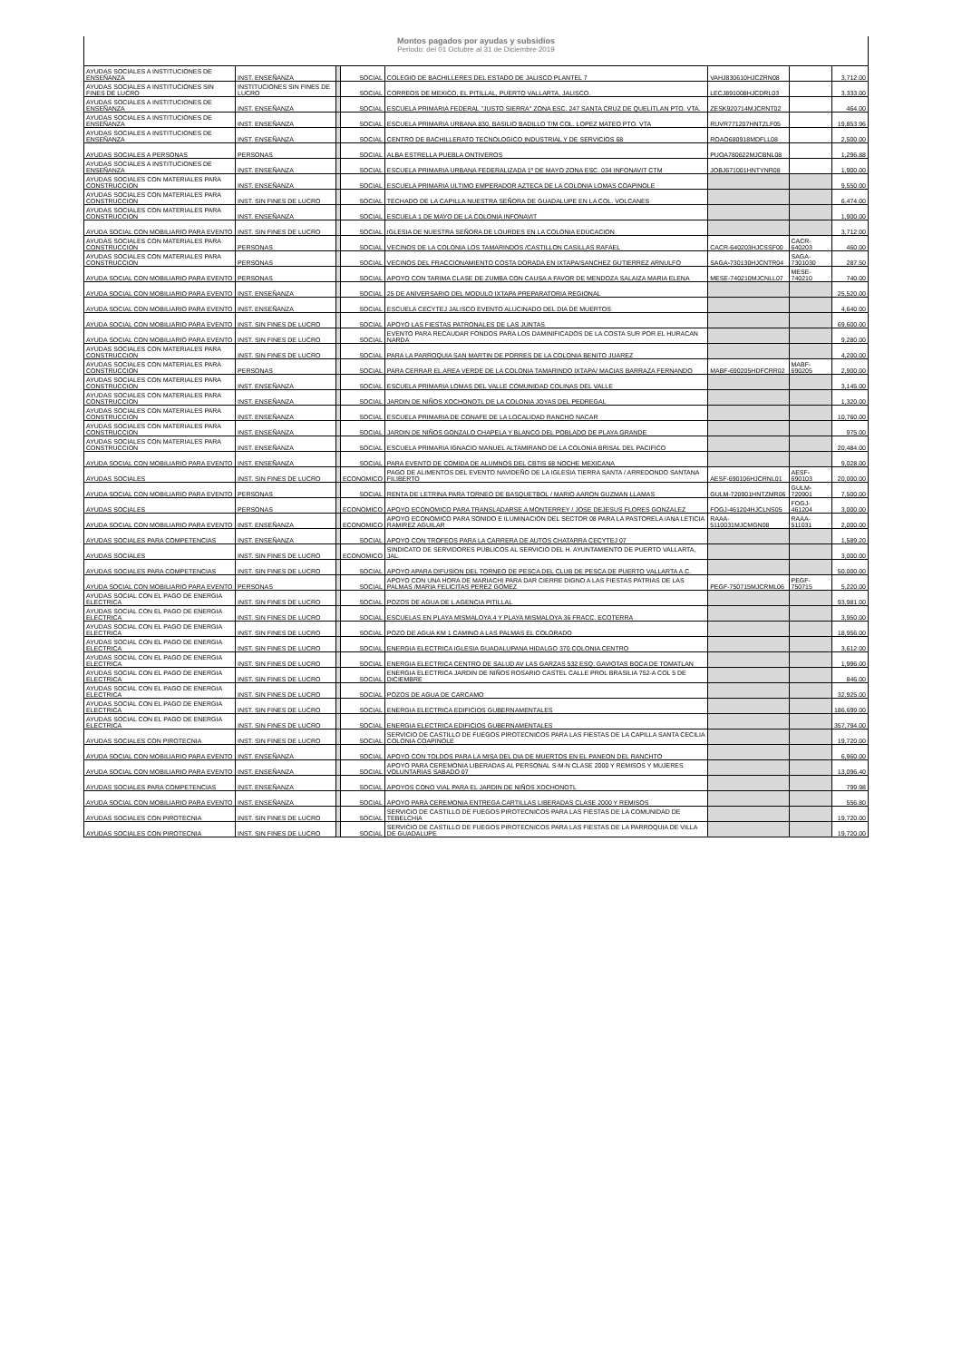Montos pagados por ayudas y subsidios
Periodo: del 01 Octubre al 31 de Diciembre 2019
| AYUDAS SOCIALES A INSTITUCIONES DE ENSEÑANZA | INST. ENSEÑANZA | | SOCIAL | COLEGIO DE BACHILLERES DEL ESTADO DE JALISCO PLANTEL 7 | VAHJ830610HJCZRN08 | | 3,712.00 |
| AYUDAS SOCIALES A INSTITUCIONES SIN FINES DE LUCRO | INSTITUCIONES SIN FINES DE LUCRO | | SOCIAL | CORREOS DE MEXICO, EL PITILLAL, PUERTO VALLARTA, JALISCO. | LECJ891008HJCDRL03 | | 3,333.00 |
| AYUDAS SOCIALES A INSTITUCIONES DE ENSEÑANZA | INST. ENSEÑANZA | | SOCIAL | ESCUELA PRIMARIA FEDERAL "JUSTO SIERRA" ZONA ESC. 247 SANTA CRUZ DE QUELITLAN PTO. VTA. | ZESK920714MJCRNT02 | | 464.00 |
| AYUDAS SOCIALES A INSTITUCIONES DE ENSEÑANZA | INST. ENSEÑANZA | | SOCIAL | ESCUELA PRIMARIA URBANA 830, BASILIO BADILLO T/M COL. LOPEZ MATEO PTO. VTA | RUVR771207HNTZLF05 | | 19,853.96 |
| AYUDAS SOCIALES A INSTITUCIONES DE ENSEÑANZA | INST. ENSEÑANZA | | SOCIAL | CENTRO DE BACHILLERATO TECNOLOGICO INDUSTRIAL Y DE SERVICIOS 68 | ROAO680918MDFLL08 | | 2,500.00 |
| AYUDAS SOCIALES A PERSONAS | PERSONAS | | SOCIAL | ALBA ESTRELLA PUEBLA ONTIVEROS | PUOA780622MJCBNL08 | | 1,296.88 |
| AYUDAS SOCIALES A INSTITUCIONES DE ENSEÑANZA | INST. ENSEÑANZA | | SOCIAL | ESCUELA PRIMARIA URBANA FEDERALIZADA 1º DE MAYO ZONA ESC. 034 INFONAVIT CTM | JOBJ671001HNTYNR08 | | 1,900.00 |
| AYUDAS SOCIALES CON MATERIALES PARA CONSTRUCCION | INST. ENSEÑANZA | | SOCIAL | ESCUELA PRIMARIA ULTIMO EMPERADOR AZTECA DE LA COLONIA LOMAS COAPINOLE | | | 9,550.00 |
| AYUDAS SOCIALES CON MATERIALES PARA CONSTRUCCION | INST. SIN FINES DE LUCRO | | SOCIAL | TECHADO DE LA CAPILLA NUESTRA SEÑORA DE GUADALUPE EN LA COL. VOLCANES | | | 6,474.00 |
| AYUDAS SOCIALES CON MATERIALES PARA CONSTRUCCION | INST. ENSEÑANZA | | SOCIAL | ESCUELA 1 DE MAYO DE LA COLONIA INFONAVIT | | | 1,900.00 |
| AYUDA SOCIAL CON MOBILIARIO PARA EVENTO | INST. SIN FINES DE LUCRO | | SOCIAL | IGLESIA DE NUESTRA SEÑORA DE LOURDES EN LA COLONIA EDUCACION | | | 3,712.00 |
| AYUDAS SOCIALES CON MATERIALES PARA CONSTRUCCION | PERSONAS | | SOCIAL | VECINOS DE LA COLONIA LOS TAMARINDOS /CASTILLON CASILLAS RAFAEL | CACR-640203HJCSSF00 | CACR-640203 | 460.00 |
| AYUDAS SOCIALES CON MATERIALES PARA CONSTRUCCION | PERSONAS | | SOCIAL | VECINOS DEL FRACCIONAMIENTO COSTA DORADA EN IXTAPA/SANCHEZ GUTIERREZ ARNULFO | SAGA-730130HJCNTR04 | SAGA-7301030 | 287.50 |
| AYUDA SOCIAL CON MOBILIARIO PARA EVENTO | PERSONAS | | SOCIAL | APOYO CON TARIMA CLASE DE ZUMBA CON CAUSA A FAVOR DE MENDOZA SALAIZA MARIA ELENA | MESE-740210MJCNLL07 | MESE-740210 | 740.00 |
| AYUDA SOCIAL CON MOBILIARIO PARA EVENTO | INST. ENSEÑANZA | | SOCIAL | 25 DE ANIVERSARIO DEL MODULO IXTAPA PREPARATORIA REGIONAL | | | 25,520.00 |
| AYUDA SOCIAL CON MOBILIARIO PARA EVENTO | INST. ENSEÑANZA | | SOCIAL | ESCUELA CECYTEJ JALISCO EVENTO ALUCINADO DEL DIA DE MUERTOS | | | 4,640.00 |
| AYUDA SOCIAL CON MOBILIARIO PARA EVENTO | INST. SIN FINES DE LUCRO | | SOCIAL | APOYO LAS FIESTAS PATRONALES DE LAS JUNTAS | | | 69,600.00 |
| AYUDA SOCIAL CON MOBILIARIO PARA EVENTO | INST. SIN FINES DE LUCRO | | SOCIAL | EVENTO PARA RECAUDAR FONDOS PARA LOS DAMINIFICADOS DE LA COSTA SUR POR EL HURACAN NARDA | | | 9,280.00 |
| AYUDAS SOCIALES CON MATERIALES PARA CONSTRUCCION | INST. SIN FINES DE LUCRO | | SOCIAL | PARA LA PARROQUIA SAN MARTIN DE PORRES DE LA COLONIA BENITO JUAREZ | | | 4,200.00 |
| AYUDAS SOCIALES CON MATERIALES PARA CONSTRUCCION | PERSONAS | | SOCIAL | PARA CERRAR EL AREA VERDE DE LA COLONIA TAMARINDO IXTAPA/ MACIAS BARRAZA FERNANDO | MABF-690205HDFCRR02 | MABF-690205 | 2,900.00 |
| AYUDAS SOCIALES CON MATERIALES PARA CONSTRUCCION | INST. ENSEÑANZA | | SOCIAL | ESCUELA PRIMARIA LOMAS DEL VALLE COMUNIDAD COLINAS DEL VALLE | | | 3,145.00 |
| AYUDAS SOCIALES CON MATERIALES PARA CONSTRUCCION | INST. ENSEÑANZA | | SOCIAL | JARDIN DE NIÑOS XOCHONOTL DE LA COLONIA JOYAS DEL PEDREGAL | | | 1,320.00 |
| AYUDAS SOCIALES CON MATERIALES PARA CONSTRUCCION | INST. ENSEÑANZA | | SOCIAL | ESCUELA PRIMARIA DE CONAFE DE LA LOCALIDAD RANCHO NACAR | | | 10,760.00 |
| AYUDAS SOCIALES CON MATERIALES PARA CONSTRUCCION | INST. ENSEÑANZA | | SOCIAL | JARDIN DE NIÑOS GONZALO CHAPELA Y BLANCO DEL POBLADO DE PLAYA GRANDE | | | 975.00 |
| AYUDAS SOCIALES CON MATERIALES PARA CONSTRUCCION | INST. ENSEÑANZA | | SOCIAL | ESCUELA PRIMARIA IGNACIO MANUEL ALTAMIRANO DE LA COLONIA BRISAL DEL PACIFICO | | | 20,484.00 |
| AYUDA SOCIAL CON MOBILIARIO PARA EVENTO | INST. ENSEÑANZA | | SOCIAL | PARA EVENTO DE COMIDA DE ALUMNOS DEL CBTIS 68 NOCHE MEXICANA | | | 9,028.00 |
| AYUDAS SOCIALES | INST. SIN FINES DE LUCRO | | ECONOMICO | PAGO DE ALIMENTOS DEL EVENTO NAVIDEÑO DE LA IGLESIA TIERRA SANTA / ARREDONDO SANTANA FILIBERTO | AESF-690106HJCRNL01 | AESF-690103 | 20,000.00 |
| AYUDA SOCIAL CON MOBILIARIO PARA EVENTO | PERSONAS | | SOCIAL | RENTA DE LETRINA PARA TORNEO DE BASQUETBOL / MARIO AARON GUZMAN LLAMAS | GULM-720901HNTZMR06 | GULM-720901 | 7,500.00 |
| AYUDAS SOCIALES | PERSONAS | | ECONOMICO | APOYO ECONOMICO PARA TRANSLADARSE A MONTERREY / JOSE DEJESUS FLORES GONZALEZ | FOGJ-461204HJCLNS05 | FOGJ-461204 | 3,000.00 |
| AYUDA SOCIAL CON MOBILIARIO PARA EVENTO | INST. ENSEÑANZA | | ECONOMICO | APOYO ECONOMICO PARA SONIDO E ILUMINACION DEL SECTOR 08 PARA LA PASTORELA /ANA LETICIA RAMIREZ AGUILAR | RAAA-5110031MJCMGN08 | RAAA-511031 | 2,000.00 |
| AYUDAS SOCIALES PARA COMPETENCIAS | INST. ENSEÑANZA | | SOCIAL | APOYO CON TROFEOS PARA LA CARRERA DE AUTOS CHATARRA CECYTEJ 07 | | | 1,589.20 |
| AYUDAS SOCIALES | INST. SIN FINES DE LUCRO | | ECONOMICO | SINDICATO DE SERVIDORES PUBLICOS AL SERVICIO DEL H. AYUNTAMIENTO DE PUERTO VALLARTA, JAL. | | | 3,000.00 |
| AYUDAS SOCIALES PARA COMPETENCIAS | INST. SIN FINES DE LUCRO | | SOCIAL | APOYO APARA DIFUSION DEL TORNEO DE PESCA DEL CLUB DE PESCA DE PUERTO VALLARTA A.C. | | | 50,000.00 |
| AYUDA SOCIAL CON MOBILIARIO PARA EVENTO | PERSONAS | | SOCIAL | APOYO CON UNA HORA DE MARIACHI PARA DAR CIERRE DIGNO A LAS FIESTAS PATRIAS DE LAS PALMAS /MARIA FELICITAS PEREZ GOMEZ | PEGF-750715MJCRML06 | PEGF-750715 | 5,220.00 |
| AYUDAS SOCIAL CON EL PAGO DE ENERGIA ELECTRICA | INST. SIN FINES DE LUCRO | | SOCIAL | POZOS DE AGUA DE L AGENCIA PITILLAL | | | 93,981.00 |
| AYUDAS SOCIAL CON EL PAGO DE ENERGIA ELECTRICA | INST. SIN FINES DE LUCRO | | SOCIAL | ESCUELAS EN PLAYA MISMALOYA 4 Y PLAYA MISMALOYA 36 FRACC. ECOTERRA | | | 3,950.00 |
| AYUDAS SOCIAL CON EL PAGO DE ENERGIA ELECTRICA | INST. SIN FINES DE LUCRO | | SOCIAL | POZO DE AGUA KM 1 CAMINO A LAS PALMAS EL COLORADO | | | 18,956.00 |
| AYUDAS SOCIAL CON EL PAGO DE ENERGIA ELECTRICA | INST. SIN FINES DE LUCRO | | SOCIAL | ENERGIA ELECTRICA IGLESIA GUADALUPANA HIDALGO 370 COLONIA CENTRO | | | 3,612.00 |
| AYUDAS SOCIAL CON EL PAGO DE ENERGIA ELECTRICA | INST. SIN FINES DE LUCRO | | SOCIAL | ENERGIA ELECTRICA CENTRO DE SALUD AV LAS GARZAS 532 ESQ. GAVIOTAS BOCA DE TOMATLAN | | | 1,996.00 |
| AYUDAS SOCIAL CON EL PAGO DE ENERGIA ELECTRICA | INST. SIN FINES DE LUCRO | | SOCIAL | ENERGIA ELECTRICA JARDIN DE NIÑOS ROSARIO CASTEL CALLE PROL BRASILIA 752-A COL 5 DE DICIEMBRE | | | 846.00 |
| AYUDAS SOCIAL CON EL PAGO DE ENERGIA ELECTRICA | INST. SIN FINES DE LUCRO | | SOCIAL | POZOS DE AGUA DE CARCAMO | | | 32,925.00 |
| AYUDAS SOCIAL CON EL PAGO DE ENERGIA ELECTRICA | INST. SIN FINES DE LUCRO | | SOCIAL | ENERGIA ELECTRICA EDIFICIOS GUBERNAMENTALES | | | 186,699.00 |
| AYUDAS SOCIAL CON EL PAGO DE ENERGIA ELECTRICA | INST. SIN FINES DE LUCRO | | SOCIAL | ENERGIA ELECTRICA EDIFICIOS GUBERNAMENTALES | | | 357,794.00 |
| AYUDAS SOCIALES CON PIROTECNIA | INST. SIN FINES DE LUCRO | | SOCIAL | SERVICIO DE CASTILLO DE FUEGOS PIROTECNICOS PARA LAS FIESTAS DE LA CAPILLA SANTA CECILIA COLONIA COAPINOLE | | | 19,720.00 |
| AYUDA SOCIAL CON MOBILIARIO PARA EVENTO | INST. ENSEÑANZA | | SOCIAL | APOYO CON TOLDOS PARA LA MISA DEL DIA DE MUERTOS EN EL PANEON DEL RANCHTO | | | 6,960.00 |
| AYUDA SOCIAL CON MOBILIARIO PARA EVENTO | INST. ENSEÑANZA | | SOCIAL | APOYO PARA CEREMONIA LIBERADAS AL PERSONAL S-M-N CLASE 2000 Y REMISOS Y MUJERES VOLUNTARIAS SABADO 07 | | | 13,096.40 |
| AYUDAS SOCIALES PARA COMPETENCIAS | INST. ENSEÑANZA | | SOCIAL | APOYOS CONO VIAL PARA EL JARDIN DE NIÑOS XOCHONOTL | | | 799.98 |
| AYUDA SOCIAL CON MOBILIARIO PARA EVENTO | INST. ENSEÑANZA | | SOCIAL | APOYO PARA CEREMONIA ENTREGA CARTILLAS LIBERADAS CLASE 2000 Y REMISOS | | | 556.80 |
| AYUDAS SOCIALES CON PIROTECNIA | INST. SIN FINES DE LUCRO | | SOCIAL | SERVICIO DE CASTILLO DE FUEGOS PIROTECNICOS PARA LAS FIESTAS DE LA COMUNIDAD DE TEBELCHIA | | | 19,720.00 |
| AYUDAS SOCIALES CON PIROTECNIA | INST. SIN FINES DE LUCRO | | SOCIAL | SERVICIO DE CASTILLO DE FUEGOS PIROTECNICOS PARA LAS FIESTAS DE LA PARROQUIA DE VILLA DE GUADALUPE | | | 19,720.00 |